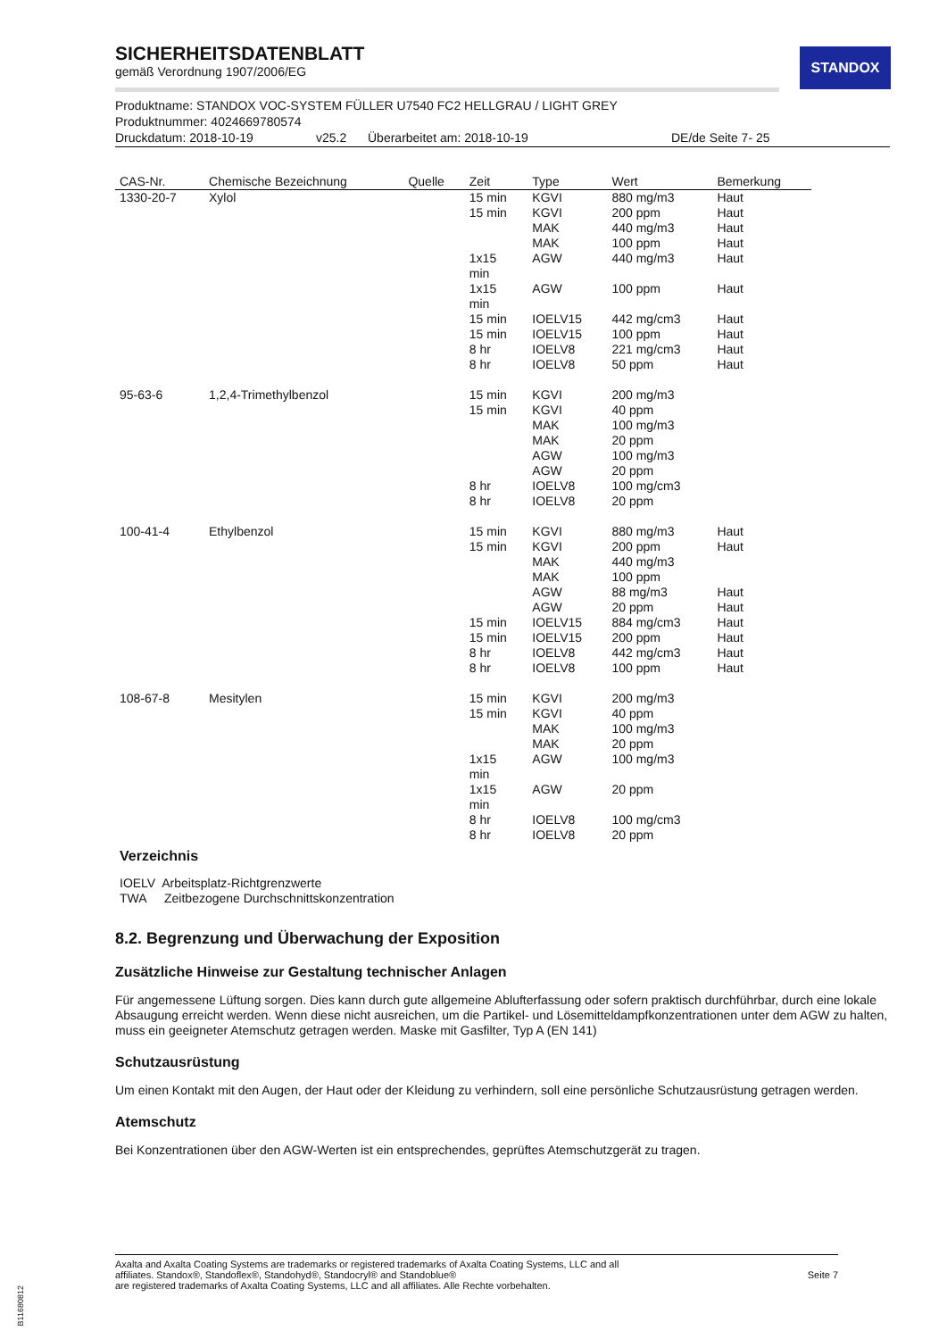STANDOX
SICHERHEITSDATENBLATT
gemäß Verordnung 1907/2006/EG
Produktname: STANDOX VOC-SYSTEM FÜLLER U7540 FC2 HELLGRAU / LIGHT GREY
Produktnummer: 4024669780574
Druckdatum: 2018-10-19 v25.2 Überarbeitet am: 2018-10-19 DE/de Seite 7- 25
| CAS-Nr. | Chemische Bezeichnung | Quelle | Zeit | Type | Wert | Bemerkung |
| --- | --- | --- | --- | --- | --- | --- |
| 1330-20-7 | Xylol | | 15 min | KGVI | 880 mg/m3 | Haut |
| | | | 15 min | KGVI | 200 ppm | Haut |
| | | | | MAK | 440 mg/m3 | Haut |
| | | | | MAK | 100 ppm | Haut |
| | | | 1x15 min | AGW | 440 mg/m3 | Haut |
| | | | 1x15 min | AGW | 100 ppm | Haut |
| | | | 15 min | IOELV15 | 442 mg/cm3 | Haut |
| | | | 15 min | IOELV15 | 100 ppm | Haut |
| | | | 8 hr | IOELV8 | 221 mg/cm3 | Haut |
| | | | 8 hr | IOELV8 | 50 ppm | Haut |
| 95-63-6 | 1,2,4-Trimethylbenzol | | 15 min | KGVI | 200 mg/m3 | |
| | | | 15 min | KGVI | 40 ppm | |
| | | | | MAK | 100 mg/m3 | |
| | | | | MAK | 20 ppm | |
| | | | | AGW | 100 mg/m3 | |
| | | | | AGW | 20 ppm | |
| | | | 8 hr | IOELV8 | 100 mg/cm3 | |
| | | | 8 hr | IOELV8 | 20 ppm | |
| 100-41-4 | Ethylbenzol | | 15 min | KGVI | 880 mg/m3 | Haut |
| | | | 15 min | KGVI | 200 ppm | Haut |
| | | | | MAK | 440 mg/m3 | |
| | | | | MAK | 100 ppm | |
| | | | | AGW | 88 mg/m3 | Haut |
| | | | | AGW | 20 ppm | Haut |
| | | | 15 min | IOELV15 | 884 mg/cm3 | Haut |
| | | | 15 min | IOELV15 | 200 ppm | Haut |
| | | | 8 hr | IOELV8 | 442 mg/cm3 | Haut |
| | | | 8 hr | IOELV8 | 100 ppm | Haut |
| 108-67-8 | Mesitylen | | 15 min | KGVI | 200 mg/m3 | |
| | | | 15 min | KGVI | 40 ppm | |
| | | | | MAK | 100 mg/m3 | |
| | | | | MAK | 20 ppm | |
| | | | 1x15 min | AGW | 100 mg/m3 | |
| | | | 1x15 min | AGW | 20 ppm | |
| | | | 8 hr | IOELV8 | 100 mg/cm3 | |
| | | | 8 hr | IOELV8 | 20 ppm | |
Verzeichnis
IOELV Arbeitsplatz-Richtgrenzwerte
TWA Zeitbezogene Durchschnittskonzentration
8.2. Begrenzung und Überwachung der Exposition
Zusätzliche Hinweise zur Gestaltung technischer Anlagen
Für angemessene Lüftung sorgen. Dies kann durch gute allgemeine Ablufterfassung oder sofern praktisch durchführbar, durch eine lokale Absaugung erreicht werden. Wenn diese nicht ausreichen, um die Partikel- und Lösemitteldampfkonzentrationen unter dem AGW zu halten, muss ein geeigneter Atemschutz getragen werden. Maske mit Gasfilter, Typ A (EN 141)
Schutzausrüstung
Um einen Kontakt mit den Augen, der Haut oder der Kleidung zu verhindern, soll eine persönliche Schutzausrüstung getragen werden.
Atemschutz
Bei Konzentrationen über den AGW-Werten ist ein entsprechendes, geprüftes Atemschutzgerät zu tragen.
Axalta and Axalta Coating Systems are trademarks or registered trademarks of Axalta Coating Systems, LLC and all
affiliates. Standox®, Standoflex®, Standohyd®, Standocryl® and Standoblue®
are registered trademarks of Axalta Coating Systems, LLC and all affiliates. Alle Rechte vorbehalten.
Seite 7
B11680812